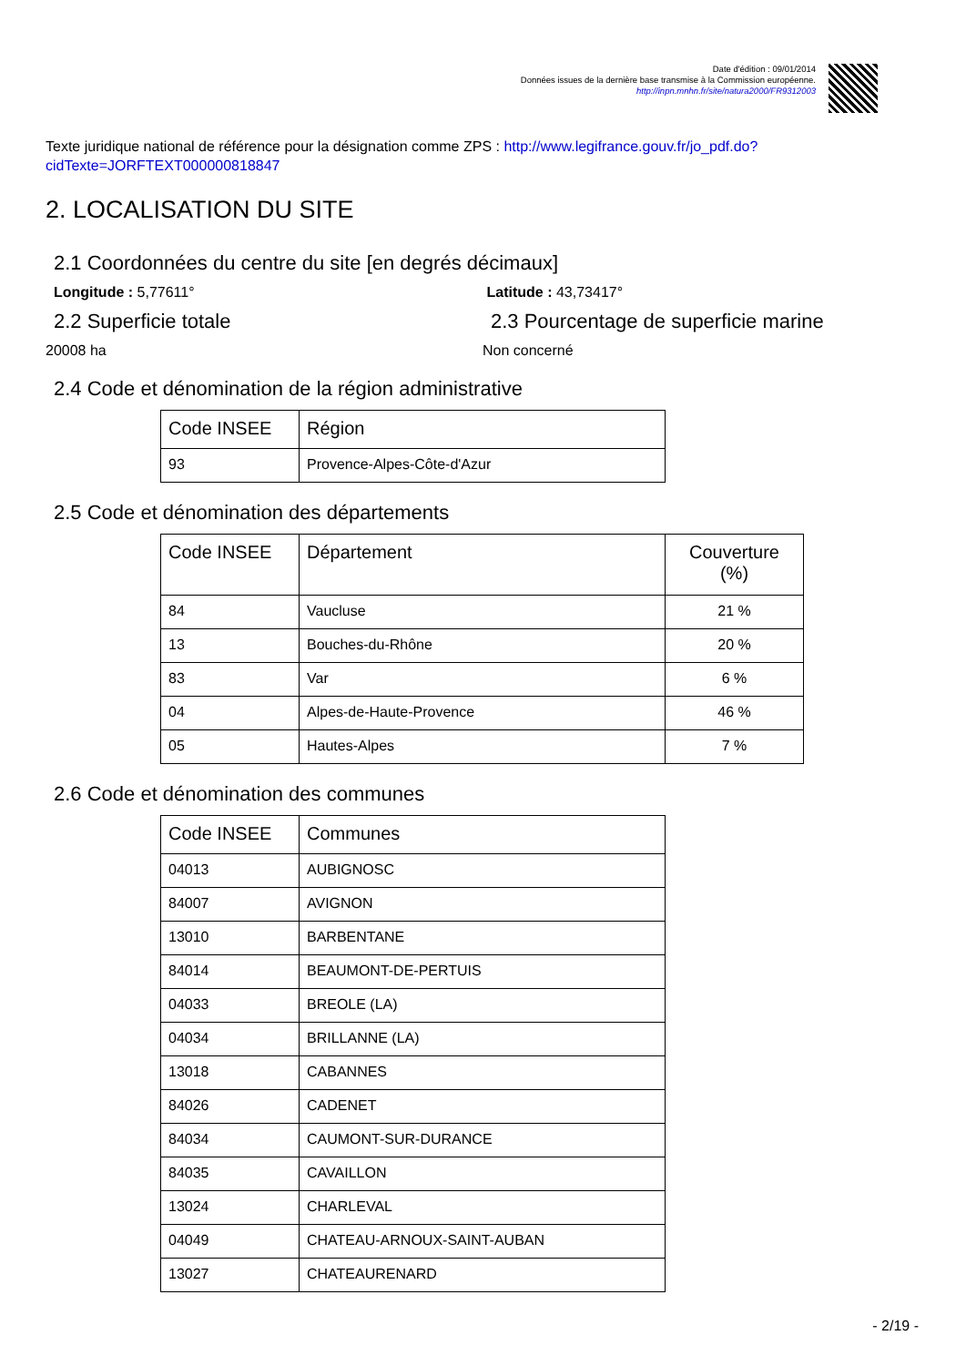Date d'édition : 09/01/2014
Données issues de la dernière base transmise à la Commission européenne.
http://inpn.mnhn.fr/site/natura2000/FR9312003
Texte juridique national de référence pour la désignation comme ZPS : http://www.legifrance.gouv.fr/jo_pdf.do?cidTexte=JORFTEXT000000818847
2. LOCALISATION DU SITE
2.1 Coordonnées du centre du site [en degrés décimaux]
Longitude : 5,77611° Latitude : 43,73417°
2.2 Superficie totale
20008 ha
2.3 Pourcentage de superficie marine
Non concerné
2.4 Code et dénomination de la région administrative
| Code INSEE | Région |
| --- | --- |
| 93 | Provence-Alpes-Côte-d'Azur |
2.5 Code et dénomination des départements
| Code INSEE | Département | Couverture (%) |
| --- | --- | --- |
| 84 | Vaucluse | 21 % |
| 13 | Bouches-du-Rhône | 20 % |
| 83 | Var | 6 % |
| 04 | Alpes-de-Haute-Provence | 46 % |
| 05 | Hautes-Alpes | 7 % |
2.6 Code et dénomination des communes
| Code INSEE | Communes |
| --- | --- |
| 04013 | AUBIGNOSC |
| 84007 | AVIGNON |
| 13010 | BARBENTANE |
| 84014 | BEAUMONT-DE-PERTUIS |
| 04033 | BREOLE (LA) |
| 04034 | BRILLANNE (LA) |
| 13018 | CABANNES |
| 84026 | CADENET |
| 84034 | CAUMONT-SUR-DURANCE |
| 84035 | CAVAILLON |
| 13024 | CHARLEVAL |
| 04049 | CHATEAU-ARNOUX-SAINT-AUBAN |
| 13027 | CHATEAURENARD |
- 2/19 -